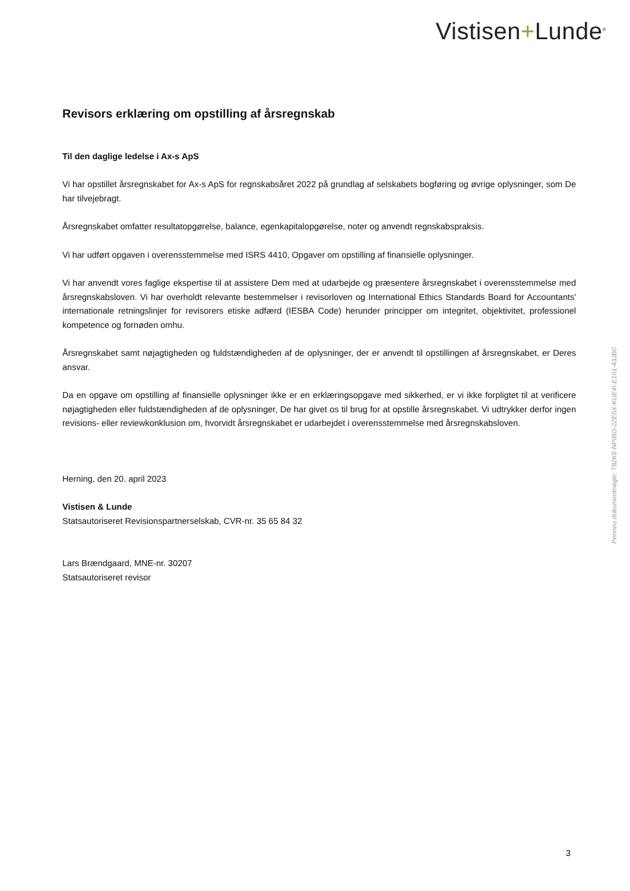Vistisen+Lunde<sup>®</sup>
Revisors erklæring om opstilling af årsregnskab
Til den daglige ledelse i Ax-s ApS
Vi har opstillet årsregnskabet for Ax-s ApS for regnskabsåret 2022 på grundlag af selskabets bogføring og øvrige oplysninger, som De har tilvejebragt.
Årsregnskabet omfatter resultatopgørelse, balance, egenkapitalopgørelse, noter og anvendt regnskabspraksis.
Vi har udført opgaven i overensstemmelse med ISRS 4410, Opgaver om opstilling af finansielle oplysninger.
Vi har anvendt vores faglige ekspertise til at assistere Dem med at udarbejde og præsentere årsregnskabet i overensstemmelse med årsregnskabsloven. Vi har overholdt relevante bestemmelser i revisorloven og International Ethics Standards Board for Accountants' internationale retningslinjer for revisorers etiske adfærd (IESBA Code) herunder principper om integritet, objektivitet, professionel kompetence og fornøden omhu.
Årsregnskabet samt nøjagtigheden og fuldstændigheden af de oplysninger, der er anvendt til opstillingen af årsregnskabet, er Deres ansvar.
Da en opgave om opstilling af finansielle oplysninger ikke er en erklæringsopgave med sikkerhed, er vi ikke forpligtet til at verificere nøjagtigheden eller fuldstændigheden af de oplysninger, De har givet os til brug for at opstille årsregnskabet. Vi udtrykker derfor ingen revisions- eller reviewkonklusion om, hvorvidt årsregnskabet er udarbejdet i overensstemmelse med årsregnskabsloven.
Herning, den 20. april 2023
Vistisen & Lunde
Statsautoriseret Revisionspartnerselskab, CVR-nr. 35 65 84 32
Lars Brændgaard, MNE-nr. 30207
Statsautoriseret revisor
Penneo dokumentnøgle: T82K6-NPIBO-2ZE0X-KUE4I-E1II1-43JB0
3